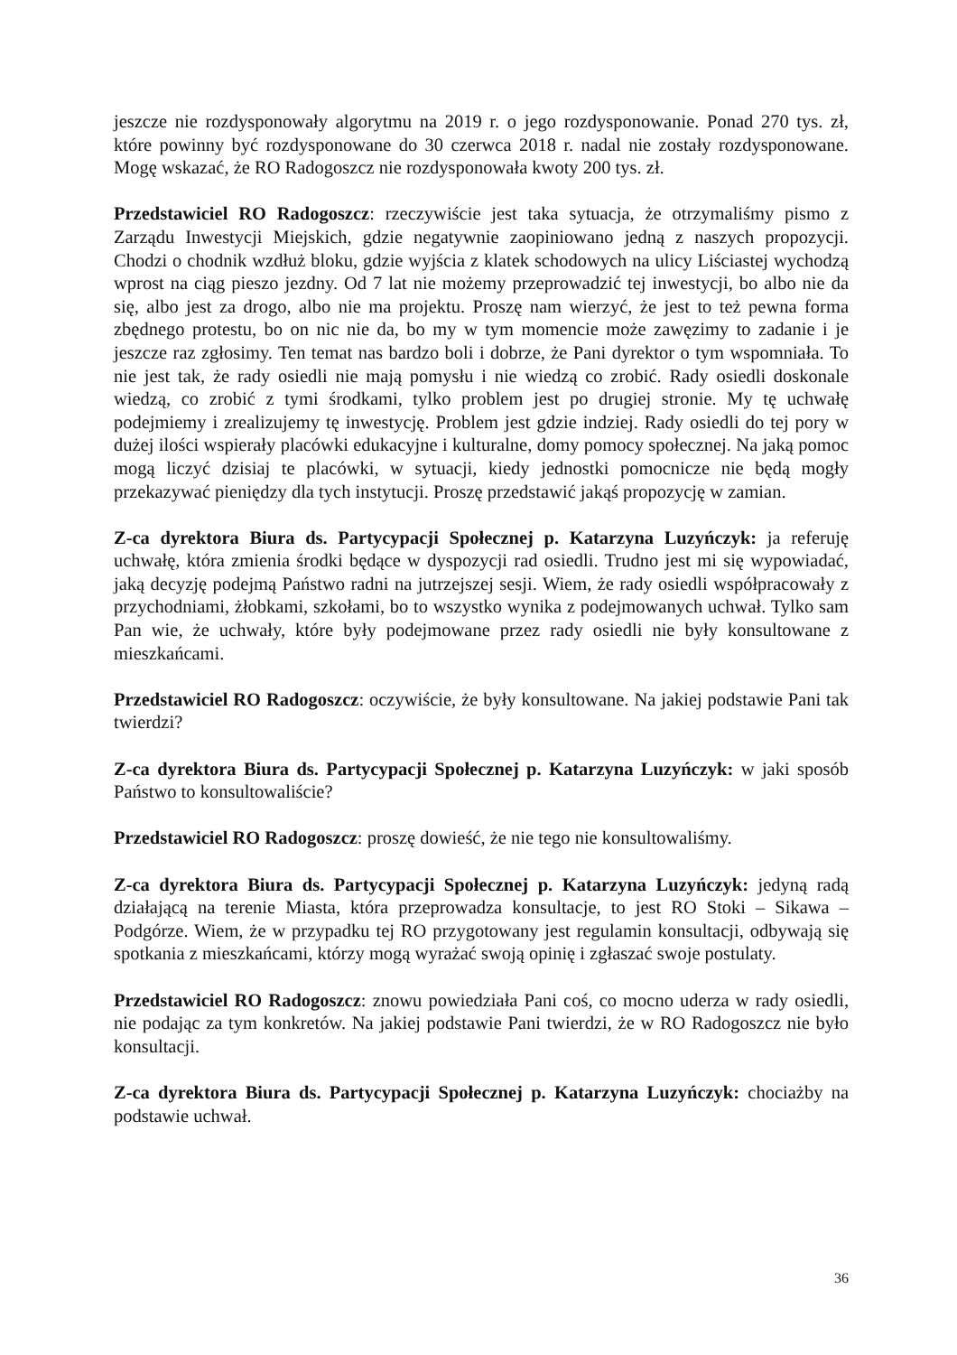jeszcze nie rozdysponowały algorytmu na 2019 r. o jego rozdysponowanie. Ponad 270 tys. zł, które powinny być rozdysponowane do 30 czerwca 2018 r. nadal nie zostały rozdysponowane. Mogę wskazać, że RO Radogoszcz nie rozdysponowała kwoty 200 tys. zł.
Przedstawiciel RO Radogoszcz: rzeczywiście jest taka sytuacja, że otrzymaliśmy pismo z Zarządu Inwestycji Miejskich, gdzie negatywnie zaopiniowano jedną z naszych propozycji. Chodzi o chodnik wzdłuż bloku, gdzie wyjścia z klatek schodowych na ulicy Liściastej wychodzą wprost na ciąg pieszo jezdny. Od 7 lat nie możemy przeprowadzić tej inwestycji, bo albo nie da się, albo jest za drogo, albo nie ma projektu. Proszę nam wierzyć, że jest to też pewna forma zbędnego protestu, bo on nic nie da, bo my w tym momencie może zawęzimy to zadanie i je jeszcze raz zgłosimy. Ten temat nas bardzo boli i dobrze, że Pani dyrektor o tym wspomniała. To nie jest tak, że rady osiedli nie mają pomysłu i nie wiedzą co zrobić. Rady osiedli doskonale wiedzą, co zrobić z tymi środkami, tylko problem jest po drugiej stronie. My tę uchwałę podejmiemy i zrealizujemy tę inwestycję. Problem jest gdzie indziej. Rady osiedli do tej pory w dużej ilości wspierały placówki edukacyjne i kulturalne, domy pomocy społecznej. Na jaką pomoc mogą liczyć dzisiaj te placówki, w sytuacji, kiedy jednostki pomocnicze nie będą mogły przekazywać pieniędzy dla tych instytucji. Proszę przedstawić jakąś propozycję w zamian.
Z-ca dyrektora Biura ds. Partycypacji Społecznej p. Katarzyna Luzyńczyk: ja referuję uchwałę, która zmienia środki będące w dyspozycji rad osiedli. Trudno jest mi się wypowiadać, jaką decyzję podejmą Państwo radni na jutrzejszej sesji. Wiem, że rady osiedli współpracowały z przychodniami, żłobkami, szkołami, bo to wszystko wynika z podejmowanych uchwał. Tylko sam Pan wie, że uchwały, które były podejmowane przez rady osiedli nie były konsultowane z mieszkańcami.
Przedstawiciel RO Radogoszcz: oczywiście, że były konsultowane. Na jakiej podstawie Pani tak twierdzi?
Z-ca dyrektora Biura ds. Partycypacji Społecznej p. Katarzyna Luzyńczyk: w jaki sposób Państwo to konsultowaliście?
Przedstawiciel RO Radogoszcz: proszę dowieść, że nie tego nie konsultowaliśmy.
Z-ca dyrektora Biura ds. Partycypacji Społecznej p. Katarzyna Luzyńczyk: jedyną radą działającą na terenie Miasta, która przeprowadza konsultacje, to jest RO Stoki – Sikawa – Podgórze. Wiem, że w przypadku tej RO przygotowany jest regulamin konsultacji, odbywają się spotkania z mieszkańcami, którzy mogą wyrażać swoją opinię i zgłaszać swoje postulaty.
Przedstawiciel RO Radogoszcz: znowu powiedziała Pani coś, co mocno uderza w rady osiedli, nie podając za tym konkretów. Na jakiej podstawie Pani twierdzi, że w RO Radogoszcz nie było konsultacji.
Z-ca dyrektora Biura ds. Partycypacji Społecznej p. Katarzyna Luzyńczyk: chociażby na podstawie uchwał.
36